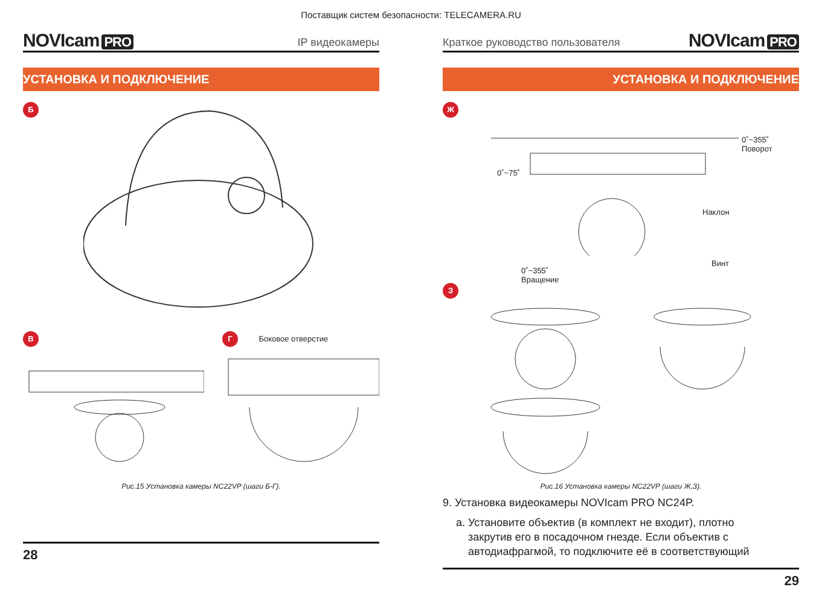Поставщик систем безопасности: TELECAMERA.RU
NOVIcam PRO
IP видеокамеры
УСТАНОВКА И ПОДКЛЮЧЕНИЕ
Б
В Г Боковое отверстие
Рис.15 Установка камеры NC22VP (шаги Б-Г).
28
Краткое руководство пользователя
NOVIcam PRO
УСТАНОВКА И ПОДКЛЮЧЕНИЕ
Ж
0˚~355˚
Поворот
0˚~75˚
Наклон
Винт
0˚~355˚
Вращение
З
Рис.16 Установка камеры NC22VP (шаги Ж,З).
9. Установка видеокамеры NOVIcam PRO NC24P.
a. Установите объектив (в комплект не входит), плотно
закрутив его в посадочном гнезде. Если объектив с
автодиафрагмой, то подключите её в соответствующий
29